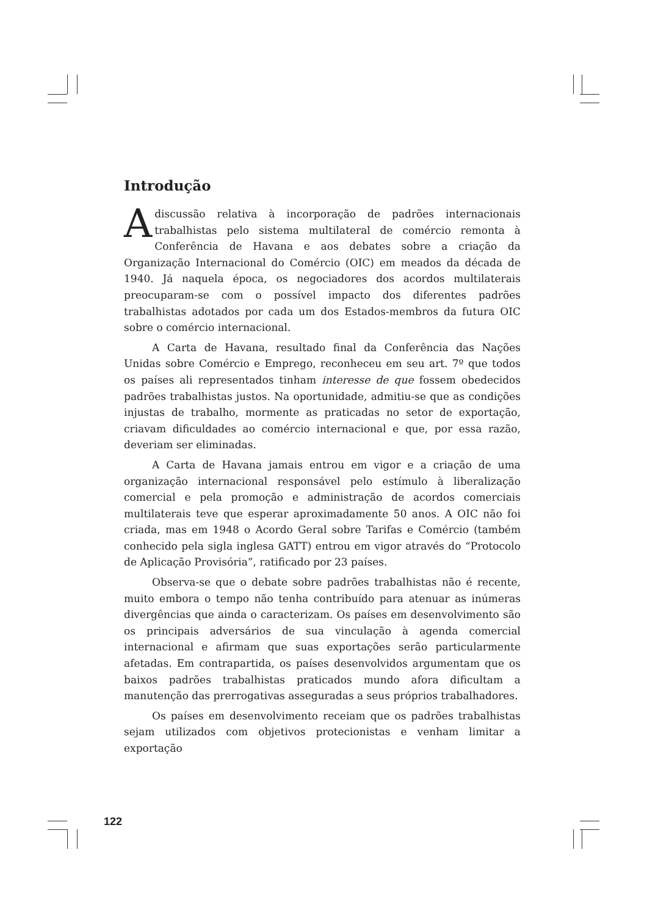Introdução
Adiscussão relativa à incorporação de padrões internacionais trabalhistas pelo sistema multilateral de comércio remonta à Conferência de Havana e aos debates sobre a criação da Organização Internacional do Comércio (OIC) em meados da década de 1940. Já naquela época, os negociadores dos acordos multilaterais preocuparam-se com o possível impacto dos diferentes padrões trabalhistas adotados por cada um dos Estados-membros da futura OIC sobre o comércio internacional.
A Carta de Havana, resultado final da Conferência das Nações Unidas sobre Comércio e Emprego, reconheceu em seu art. 7º que todos os países ali representados tinham interesse de que fossem obedecidos padrões trabalhistas justos. Na oportunidade, admitiu-se que as condições injustas de trabalho, mormente as praticadas no setor de exportação, criavam dificuldades ao comércio internacional e que, por essa razão, deveriam ser eliminadas.
A Carta de Havana jamais entrou em vigor e a criação de uma organização internacional responsável pelo estímulo à liberalização comercial e pela promoção e administração de acordos comerciais multilaterais teve que esperar aproximadamente 50 anos. A OIC não foi criada, mas em 1948 o Acordo Geral sobre Tarifas e Comércio (também conhecido pela sigla inglesa GATT) entrou em vigor através do “Protocolo de Aplicação Provisória”, ratificado por 23 países.
Observa-se que o debate sobre padrões trabalhistas não é recente, muito embora o tempo não tenha contribuído para atenuar as inúmeras divergências que ainda o caracterizam. Os países em desenvolvimento são os principais adversários de sua vinculação à agenda comercial internacional e afirmam que suas exportações serão particularmente afetadas. Em contrapartida, os países desenvolvidos argumentam que os baixos padrões trabalhistas praticados mundo afora dificultam a manutenção das prerrogativas asseguradas a seus próprios trabalhadores.
Os países em desenvolvimento receiam que os padrões trabalhistas sejam utilizados com objetivos protecionistas e venham limitar a exportação
122